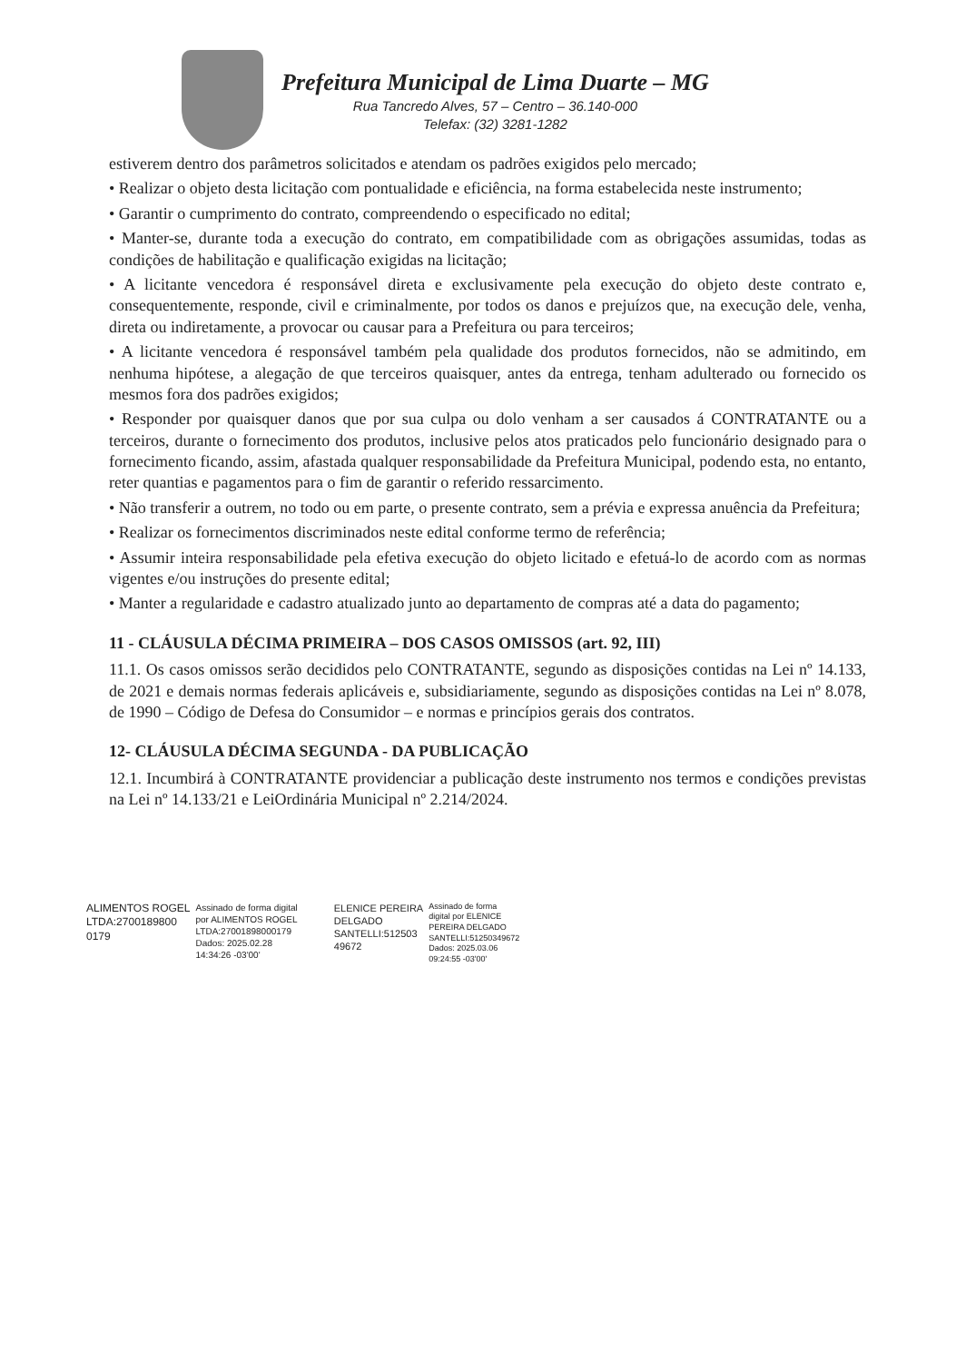Prefeitura Municipal de Lima Duarte – MG
Rua Tancredo Alves, 57 – Centro – 36.140-000
Telefax: (32) 3281-1282
estiverem dentro dos parâmetros solicitados e atendam os padrões exigidos pelo mercado;
• Realizar o objeto desta licitação com pontualidade e eficiência, na forma estabelecida neste instrumento;
• Garantir o cumprimento do contrato, compreendendo o especificado no edital;
• Manter-se, durante toda a execução do contrato, em compatibilidade com as obrigações assumidas, todas as condições de habilitação e qualificação exigidas na licitação;
• A licitante vencedora é responsável direta e exclusivamente pela execução do objeto deste contrato e, consequentemente, responde, civil e criminalmente, por todos os danos e prejuízos que, na execução dele, venha, direta ou indiretamente, a provocar ou causar para a Prefeitura ou para terceiros;
• A licitante vencedora é responsável também pela qualidade dos produtos fornecidos, não se admitindo, em nenhuma hipótese, a alegação de que terceiros quaisquer, antes da entrega, tenham adulterado ou fornecido os mesmos fora dos padrões exigidos;
• Responder por quaisquer danos que por sua culpa ou dolo venham a ser causados á CONTRATANTE ou a terceiros, durante o fornecimento dos produtos, inclusive pelos atos praticados pelo funcionário designado para o fornecimento ficando, assim, afastada qualquer responsabilidade da Prefeitura Municipal, podendo esta, no entanto, reter quantias e pagamentos para o fim de garantir o referido ressarcimento.
• Não transferir a outrem, no todo ou em parte, o presente contrato, sem a prévia e expressa anuência da Prefeitura;
• Realizar os fornecimentos discriminados neste edital conforme termo de referência;
• Assumir inteira responsabilidade pela efetiva execução do objeto licitado e efetuá-lo de acordo com as normas vigentes e/ou instruções do presente edital;
• Manter a regularidade e cadastro atualizado junto ao departamento de compras até a data do pagamento;
11 - CLÁUSULA DÉCIMA PRIMEIRA – DOS CASOS OMISSOS (art. 92, III)
11.1. Os casos omissos serão decididos pelo CONTRATANTE, segundo as disposições contidas na Lei nº 14.133, de 2021 e demais normas federais aplicáveis e, subsidiariamente, segundo as disposições contidas na Lei nº 8.078, de 1990 – Código de Defesa do Consumidor – e normas e princípios gerais dos contratos.
12- CLÁUSULA DÉCIMA SEGUNDA - DA PUBLICAÇÃO
12.1. Incumbirá à CONTRATANTE providenciar a publicação deste instrumento nos termos e condições previstas na Lei nº 14.133/21 e LeiOrdinária Municipal nº 2.214/2024.
ALIMENTOS ROGEL
LTDA:2700189800
0179 Assinado de forma digital
por ALIMENTOS ROGEL
LTDA:27001898000179
Dados: 2025.02.28
14:34:26 -03'00'
ELENICE PEREIRA
DELGADO
SANTELLI:512503
49672 Assinado de forma
digital por ELENICE
PEREIRA DELGADO
SANTELLI:51250349672
Dados: 2025.03.06
09:24:55 -03'00'